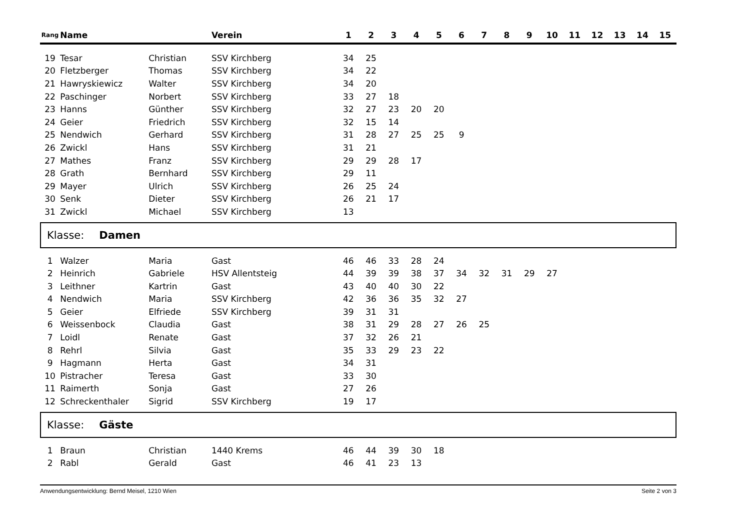| Rang | Name | | Verein | 1 | 2 | 3 | 4 | 5 | 6 | 7 | 8 | 9 | 10 | 11 | 12 | 13 | 14 | 15 |
| --- | --- | --- | --- | --- | --- | --- | --- | --- | --- | --- | --- | --- | --- | --- | --- | --- | --- | --- |
| 19 | Tesar | Christian | SSV Kirchberg | 34 | 25 | | | | | | | | | | | | | |
| 20 | Fletzberger | Thomas | SSV Kirchberg | 34 | 22 | | | | | | | | | | | | | |
| 21 | Hawryskiewicz | Walter | SSV Kirchberg | 34 | 20 | | | | | | | | | | | | | |
| 22 | Paschinger | Norbert | SSV Kirchberg | 33 | 27 | 18 | | | | | | | | | | | | |
| 23 | Hanns | Günther | SSV Kirchberg | 32 | 27 | 23 | 20 | 20 | | | | | | | | | | |
| 24 | Geier | Friedrich | SSV Kirchberg | 32 | 15 | 14 | | | | | | | | | | | | |
| 25 | Nendwich | Gerhard | SSV Kirchberg | 31 | 28 | 27 | 25 | 25 | 9 | | | | | | | | | |
| 26 | Zwickl | Hans | SSV Kirchberg | 31 | 21 | | | | | | | | | | | | | |
| 27 | Mathes | Franz | SSV Kirchberg | 29 | 29 | 28 | 17 | | | | | | | | | | | |
| 28 | Grath | Bernhard | SSV Kirchberg | 29 | 11 | | | | | | | | | | | | | |
| 29 | Mayer | Ulrich | SSV Kirchberg | 26 | 25 | 24 | | | | | | | | | | | | |
| 30 | Senk | Dieter | SSV Kirchberg | 26 | 21 | 17 | | | | | | | | | | | | |
| 31 | Zwickl | Michael | SSV Kirchberg | 13 | | | | | | | | | | | | | | |
Klasse: Damen
| 1 | Walzer | Maria | Gast | 46 | 46 | 33 | 28 | 24 | | | | | | | | | | |
| 2 | Heinrich | Gabriele | HSV Allentsteig | 44 | 39 | 39 | 38 | 37 | 34 | 32 | 31 | 29 | 27 | | | | | |
| 3 | Leithner | Kartrin | Gast | 43 | 40 | 40 | 30 | 22 | | | | | | | | | | |
| 4 | Nendwich | Maria | SSV Kirchberg | 42 | 36 | 36 | 35 | 32 | 27 | | | | | | | | | |
| 5 | Geier | Elfriede | SSV Kirchberg | 39 | 31 | 31 | | | | | | | | | | | | |
| 6 | Weissenbock | Claudia | Gast | 38 | 31 | 29 | 28 | 27 | 26 | 25 | | | | | | | | |
| 7 | Loidl | Renate | Gast | 37 | 32 | 26 | 21 | | | | | | | | | | | |
| 8 | Rehrl | Silvia | Gast | 35 | 33 | 29 | 23 | 22 | | | | | | | | | | |
| 9 | Hagmann | Herta | Gast | 34 | 31 | | | | | | | | | | | | | |
| 10 | Pistracher | Teresa | Gast | 33 | 30 | | | | | | | | | | | | | |
| 11 | Raimerth | Sonja | Gast | 27 | 26 | | | | | | | | | | | | | |
| 12 | Schreckenthaler | Sigrid | SSV Kirchberg | 19 | 17 | | | | | | | | | | | | | |
Klasse: Gäste
| 1 | Braun | Christian | 1440 Krems | 46 | 44 | 39 | 30 | 18 | | | | | | | | | | |
| 2 | Rabl | Gerald | Gast | 46 | 41 | 23 | 13 | | | | | | | | | | | |
Anwendungsentwicklung: Bernd Meisel, 1210 Wien Seite 2 von 3